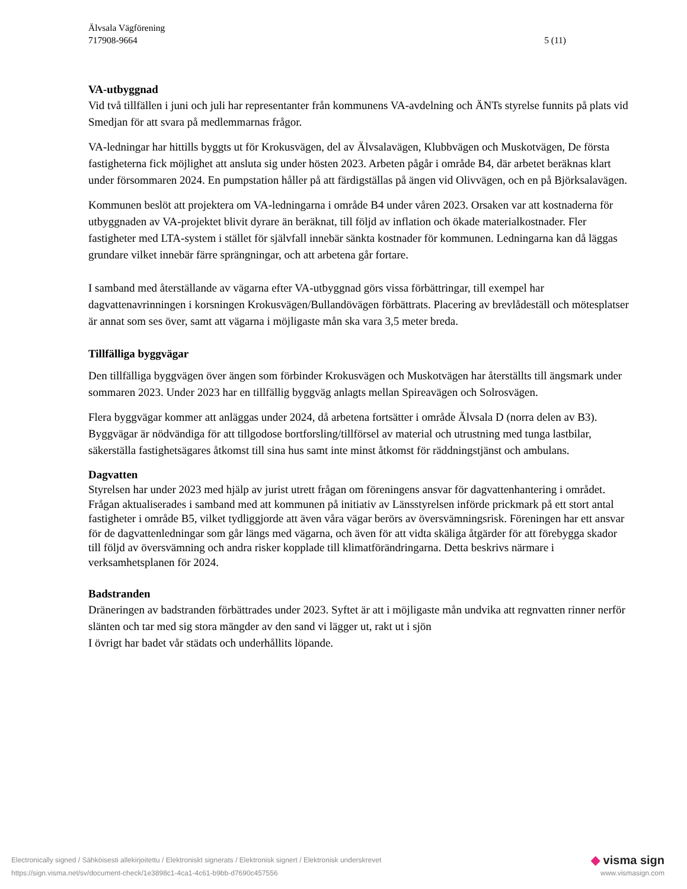Älvsala Vägförening
717908-9664 5 (11)
VA-utbyggnad
Vid två tillfällen i juni och juli har representanter från kommunens VA-avdelning och ÄNTs styrelse funnits på plats vid Smedjan för att svara på medlemmarnas frågor.
VA-ledningar har hittills byggts ut för Krokusvägen, del av Älvsalavägen, Klubbvägen och Muskotvägen, De första fastigheterna fick möjlighet att ansluta sig under hösten 2023. Arbeten pågår i område B4, där arbetet beräknas klart under försommaren 2024. En pumpstation håller på att färdigställas på ängen vid Olivvägen, och en på Björksalavägen.
Kommunen beslöt att projektera om VA-ledningarna i område B4 under våren 2023. Orsaken var att kostnaderna för utbyggnaden av VA-projektet blivit dyrare än beräknat, till följd av inflation och ökade materialkostnader. Fler fastigheter med LTA-system i stället för självfall innebär sänkta kostnader för kommunen. Ledningarna kan då läggas grundare vilket innebär färre sprängningar, och att arbetena går fortare.
I samband med återställande av vägarna efter VA-utbyggnad görs vissa förbättringar, till exempel har dagvattenavrinningen i korsningen Krokusvägen/Bullandövägen förbättrats. Placering av brevlådeställ och mötesplatser är annat som ses över, samt att vägarna i möjligaste mån ska vara 3,5 meter breda.
Tillfälliga byggvägar
Den tillfälliga byggvägen över ängen som förbinder Krokusvägen och Muskotvägen har återställts till ängsmark under sommaren 2023. Under 2023 har en tillfällig byggväg anlagts mellan Spireavägen och Solrosvägen.
Flera byggvägar kommer att anläggas under 2024, då arbetena fortsätter i område Älvsala D (norra delen av B3). Byggvägar är nödvändiga för att tillgodose bortforsling/tillförsel av material och utrustning med tunga lastbilar, säkerställa fastighetsägares åtkomst till sina hus samt inte minst åtkomst för räddningstjänst och ambulans.
Dagvatten
Styrelsen har under 2023 med hjälp av jurist utrett frågan om föreningens ansvar för dagvattenhantering i området. Frågan aktualiserades i samband med att kommunen på initiativ av Länsstyrelsen införde prickmark på ett stort antal fastigheter i område B5, vilket tydliggjorde att även våra vägar berörs av översvämningsrisk. Föreningen har ett ansvar för de dagvattenledningar som går längs med vägarna, och även för att vidta skäliga åtgärder för att förebygga skador till följd av översvämning och andra risker kopplade till klimatförändringarna. Detta beskrivs närmare i verksamhetsplanen för 2024.
Badstranden
Dräneringen av badstranden förbättrades under 2023. Syftet är att i möjligaste mån undvika att regnvatten rinner nerför slänten och tar med sig stora mängder av den sand vi lägger ut, rakt ut i sjön
I övrigt har badet vår städats och underhållits löpande.
Electronically signed / Sähköisesti allekirjoitettu / Elektroniskt signerats / Elektronisk signert / Elektronisk underskrevet ◆ visma sign
https://sign.visma.net/sv/document-check/1e3898c1-4ca1-4c61-b9bb-d7690c457556 www.vismasign.com